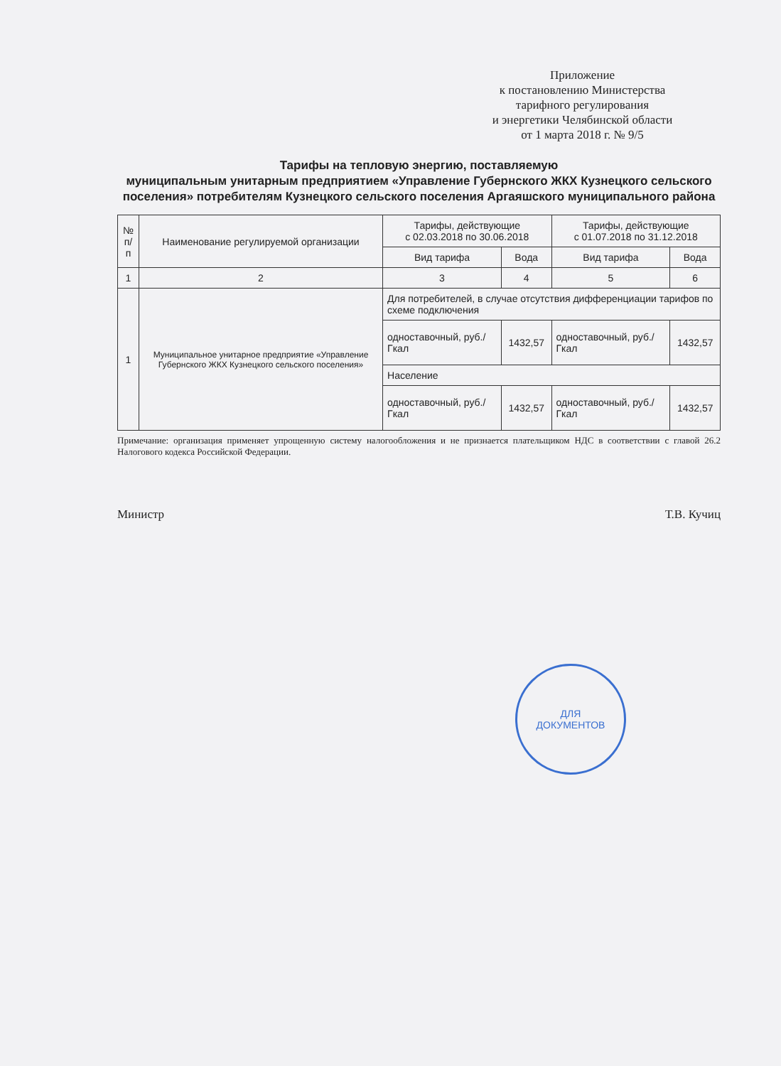Приложение
к постановлению Министерства
тарифного регулирования
и энергетики Челябинской области
от 1 марта 2018 г. № 9/5
Тарифы на тепловую энергию, поставляемую
муниципальным унитарным предприятием «Управление Губернского ЖКХ Кузнецкого сельского поселения» потребителям Кузнецкого сельского поселения Аргаяшского муниципального района
| № п/п | Наименование регулируемой организации | Тарифы, действующие с 02.03.2018 по 30.06.2018 | | Тарифы, действующие с 01.07.2018 по 31.12.2018 | |
| --- | --- | --- | --- | --- | --- |
| | | Вид тарифа | Вода | Вид тарифа | Вода |
| 1 | 2 | 3 | 4 | 5 | 6 |
| 1 | Муниципальное унитарное предприятие «Управление Губернского ЖКХ Кузнецкого сельского поселения» | Для потребителей, в случае отсутствия дифференциации тарифов по схеме подключения | | | |
| | | одноставочный, руб./Гкал | 1432,57 | одноставочный, руб./Гкал | 1432,57 |
| | | Население | | | |
| | | одноставочный, руб./Гкал | 1432,57 | одноставочный, руб./Гкал | 1432,57 |
Примечание: организация применяет упрощенную систему налогообложения и не признается плательщиком НДС в соответствии с главой 26.2 Налогового кодекса Российской Федерации.
Министр Т.В. Кучиц
ДЛЯ
ДОКУМЕНТОВ